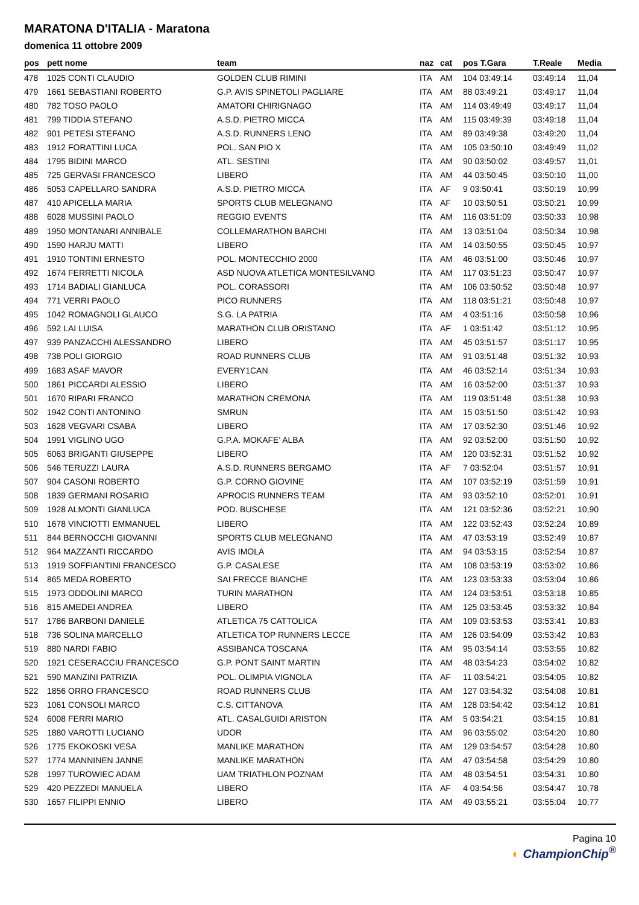MARATONA D'ITALIA - Maratona
domenica 11 ottobre 2009
| pos | pett nome | team | naz | cat | pos T.Gara | T.Reale | Media |
| --- | --- | --- | --- | --- | --- | --- | --- |
| 478 | 1025 CONTI CLAUDIO | GOLDEN CLUB RIMINI | ITA | AM | 104 03:49:14 | 03:49:14 | 11,04 |
| 479 | 1661 SEBASTIANI ROBERTO | G.P. AVIS SPINETOLI PAGLIARE | ITA | AM | 88 03:49:21 | 03:49:17 | 11,04 |
| 480 | 782 TOSO PAOLO | AMATORI CHIRIGNAGO | ITA | AM | 114 03:49:49 | 03:49:17 | 11,04 |
| 481 | 799 TIDDIA STEFANO | A.S.D. PIETRO MICCA | ITA | AM | 115 03:49:39 | 03:49:18 | 11,04 |
| 482 | 901 PETESI STEFANO | A.S.D. RUNNERS LENO | ITA | AM | 89 03:49:38 | 03:49:20 | 11,04 |
| 483 | 1912 FORATTINI LUCA | POL. SAN PIO X | ITA | AM | 105 03:50:10 | 03:49:49 | 11,02 |
| 484 | 1795 BIDINI MARCO | ATL. SESTINI | ITA | AM | 90 03:50:02 | 03:49:57 | 11,01 |
| 485 | 725 GERVASI FRANCESCO | LIBERO | ITA | AM | 44 03:50:45 | 03:50:10 | 11,00 |
| 486 | 5053 CAPELLARO SANDRA | A.S.D. PIETRO MICCA | ITA | AF | 9 03:50:41 | 03:50:19 | 10,99 |
| 487 | 410 APICELLA MARIA | SPORTS CLUB MELEGNANO | ITA | AF | 10 03:50:51 | 03:50:21 | 10,99 |
| 488 | 6028 MUSSINI PAOLO | REGGIO EVENTS | ITA | AM | 116 03:51:09 | 03:50:33 | 10,98 |
| 489 | 1950 MONTANARI ANNIBALE | COLLEMARATHON BARCHI | ITA | AM | 13 03:51:04 | 03:50:34 | 10,98 |
| 490 | 1590 HARJU MATTI | LIBERO | ITA | AM | 14 03:50:55 | 03:50:45 | 10,97 |
| 491 | 1910 TONTINI ERNESTO | POL. MONTECCHIO 2000 | ITA | AM | 46 03:51:00 | 03:50:46 | 10,97 |
| 492 | 1674 FERRETTI NICOLA | ASD NUOVA ATLETICA MONTESILVANO | ITA | AM | 117 03:51:23 | 03:50:47 | 10,97 |
| 493 | 1714 BADIALI GIANLUCA | POL. CORASSORI | ITA | AM | 106 03:50:52 | 03:50:48 | 10,97 |
| 494 | 771 VERRI PAOLO | PICO RUNNERS | ITA | AM | 118 03:51:21 | 03:50:48 | 10,97 |
| 495 | 1042 ROMAGNOLI GLAUCO | S.G. LA PATRIA | ITA | AM | 4 03:51:16 | 03:50:58 | 10,96 |
| 496 | 592 LAI LUISA | MARATHON CLUB ORISTANO | ITA | AF | 1 03:51:42 | 03:51:12 | 10,95 |
| 497 | 939 PANZACCHI ALESSANDRO | LIBERO | ITA | AM | 45 03:51:57 | 03:51:17 | 10,95 |
| 498 | 738 POLI GIORGIO | ROAD RUNNERS CLUB | ITA | AM | 91 03:51:48 | 03:51:32 | 10,93 |
| 499 | 1683 ASAF MAVOR | EVERY1CAN | ITA | AM | 46 03:52:14 | 03:51:34 | 10,93 |
| 500 | 1861 PICCARDI ALESSIO | LIBERO | ITA | AM | 16 03:52:00 | 03:51:37 | 10,93 |
| 501 | 1670 RIPARI FRANCO | MARATHON CREMONA | ITA | AM | 119 03:51:48 | 03:51:38 | 10,93 |
| 502 | 1942 CONTI ANTONINO | SMRUN | ITA | AM | 15 03:51:50 | 03:51:42 | 10,93 |
| 503 | 1628 VEGVARI CSABA | LIBERO | ITA | AM | 17 03:52:30 | 03:51:46 | 10,92 |
| 504 | 1991 VIGLINO UGO | G.P.A. MOKAFE' ALBA | ITA | AM | 92 03:52:00 | 03:51:50 | 10,92 |
| 505 | 6063 BRIGANTI GIUSEPPE | LIBERO | ITA | AM | 120 03:52:31 | 03:51:52 | 10,92 |
| 506 | 546 TERUZZI LAURA | A.S.D. RUNNERS BERGAMO | ITA | AF | 7 03:52:04 | 03:51:57 | 10,91 |
| 507 | 904 CASONI ROBERTO | G.P. CORNO GIOVINE | ITA | AM | 107 03:52:19 | 03:51:59 | 10,91 |
| 508 | 1839 GERMANI ROSARIO | APROCIS RUNNERS TEAM | ITA | AM | 93 03:52:10 | 03:52:01 | 10,91 |
| 509 | 1928 ALMONTI GIANLUCA | POD. BUSCHESE | ITA | AM | 121 03:52:36 | 03:52:21 | 10,90 |
| 510 | 1678 VINCIOTTI EMMANUEL | LIBERO | ITA | AM | 122 03:52:43 | 03:52:24 | 10,89 |
| 511 | 844 BERNOCCHI GIOVANNI | SPORTS CLUB MELEGNANO | ITA | AM | 47 03:53:19 | 03:52:49 | 10,87 |
| 512 | 964 MAZZANTI RICCARDO | AVIS IMOLA | ITA | AM | 94 03:53:15 | 03:52:54 | 10,87 |
| 513 | 1919 SOFFIANTINI FRANCESCO | G.P. CASALESE | ITA | AM | 108 03:53:19 | 03:53:02 | 10,86 |
| 514 | 865 MEDA ROBERTO | SAI FRECCE BIANCHE | ITA | AM | 123 03:53:33 | 03:53:04 | 10,86 |
| 515 | 1973 ODDOLINI MARCO | TURIN MARATHON | ITA | AM | 124 03:53:51 | 03:53:18 | 10,85 |
| 516 | 815 AMEDEI ANDREA | LIBERO | ITA | AM | 125 03:53:45 | 03:53:32 | 10,84 |
| 517 | 1786 BARBONI DANIELE | ATLETICA 75 CATTOLICA | ITA | AM | 109 03:53:53 | 03:53:41 | 10,83 |
| 518 | 736 SOLINA MARCELLO | ATLETICA TOP RUNNERS LECCE | ITA | AM | 126 03:54:09 | 03:53:42 | 10,83 |
| 519 | 880 NARDI FABIO | ASSIBANCA TOSCANA | ITA | AM | 95 03:54:14 | 03:53:55 | 10,82 |
| 520 | 1921 CESERACCIU FRANCESCO | G.P. PONT SAINT MARTIN | ITA | AM | 48 03:54:23 | 03:54:02 | 10,82 |
| 521 | 590 MANZINI PATRIZIA | POL. OLIMPIA VIGNOLA | ITA | AF | 11 03:54:21 | 03:54:05 | 10,82 |
| 522 | 1856 ORRO FRANCESCO | ROAD RUNNERS CLUB | ITA | AM | 127 03:54:32 | 03:54:08 | 10,81 |
| 523 | 1061 CONSOLI MARCO | C.S. CITTANOVA | ITA | AM | 128 03:54:42 | 03:54:12 | 10,81 |
| 524 | 6008 FERRI MARIO | ATL. CASALGUIDI ARISTON | ITA | AM | 5 03:54:21 | 03:54:15 | 10,81 |
| 525 | 1880 VAROTTI LUCIANO | UDOR | ITA | AM | 96 03:55:02 | 03:54:20 | 10,80 |
| 526 | 1775 EKOKOSKI VESA | MANLIKE MARATHON | ITA | AM | 129 03:54:57 | 03:54:28 | 10,80 |
| 527 | 1774 MANNINEN JANNE | MANLIKE MARATHON | ITA | AM | 47 03:54:58 | 03:54:29 | 10,80 |
| 528 | 1997 TUROWIEC ADAM | UAM TRIATHLON POZNAM | ITA | AM | 48 03:54:51 | 03:54:31 | 10,80 |
| 529 | 420 PEZZEDI MANUELA | LIBERO | ITA | AF | 4 03:54:56 | 03:54:47 | 10,78 |
| 530 | 1657 FILIPPI ENNIO | LIBERO | ITA | AM | 49 03:55:21 | 03:55:04 | 10,77 |
Pagina 10
◐ ChampionChip<sup>®</sup>